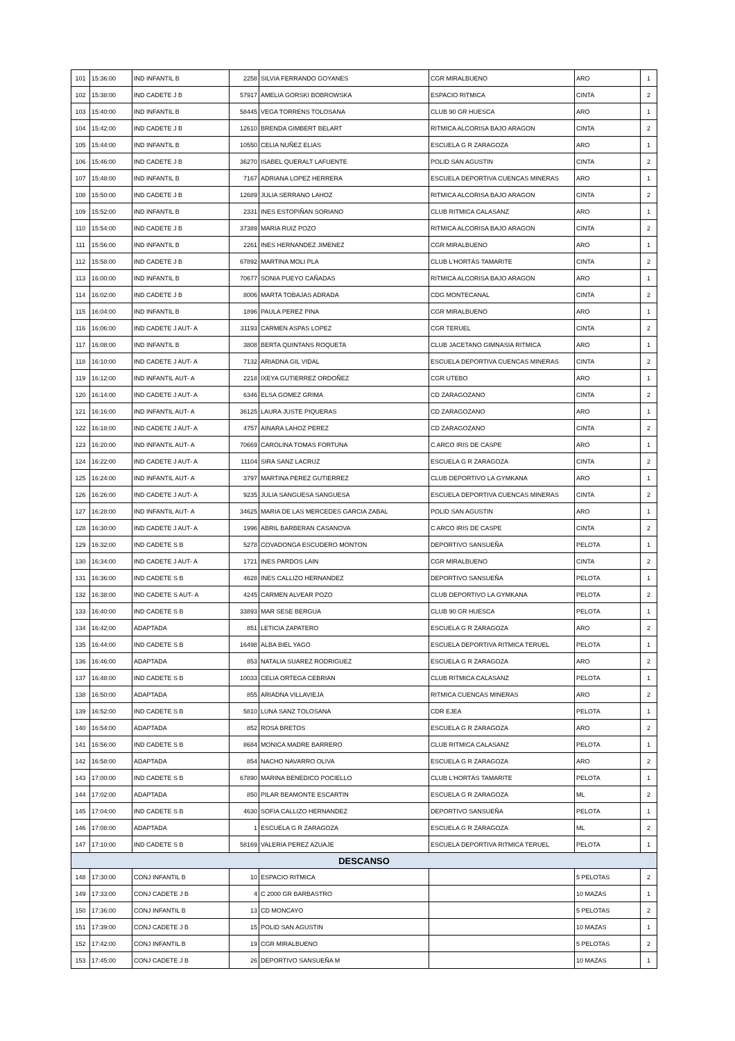| 101 | 15:36:00 | IND INFANTIL B | 2258 | SILVIA FERRANDO GOYANES | CGR MIRALBUENO | ARO | 1 |
| 102 | 15:38:00 | IND CADETE J B | 57917 | AMELIA GORSKI BOBROWSKA | ESPACIO RITMICA | CINTA | 2 |
| 103 | 15:40:00 | IND INFANTIL B | 58445 | VEGA TORRENS TOLOSANA | CLUB 90 GR HUESCA | ARO | 1 |
| 104 | 15:42:00 | IND CADETE J B | 12610 | BRENDA GIMBERT BELART | RITMICA ALCORISA BAJO ARAGON | CINTA | 2 |
| 105 | 15:44:00 | IND INFANTIL B | 10550 | CELIA NUÑEZ ELIAS | ESCUELA G R ZARAGOZA | ARO | 1 |
| 106 | 15:46:00 | IND CADETE J B | 36270 | ISABEL QUERALT LAFUENTE | POLID SAN AGUSTIN | CINTA | 2 |
| 107 | 15:48:00 | IND INFANTIL B | 7167 | ADRIANA LOPEZ HERRERA | ESCUELA DEPORTIVA CUENCAS MINERAS | ARO | 1 |
| 108 | 15:50:00 | IND CADETE J B | 12689 | JULIA SERRANO LAHOZ | RITMICA ALCORISA BAJO ARAGON | CINTA | 2 |
| 109 | 15:52:00 | IND INFANTIL B | 2331 | INES ESTOPIÑAN SORIANO | CLUB RITMICA CALASANZ | ARO | 1 |
| 110 | 15:54:00 | IND CADETE J B | 37389 | MARIA RUIZ POZO | RITMICA ALCORISA BAJO ARAGON | CINTA | 2 |
| 111 | 15:56:00 | IND INFANTIL B | 2261 | INES HERNANDEZ JIMENEZ | CGR MIRALBUENO | ARO | 1 |
| 112 | 15:58:00 | IND CADETE J B | 67892 | MARTINA MOLI PLA | CLUB L'HORTÁS TAMARITE | CINTA | 2 |
| 113 | 16:00:00 | IND INFANTIL B | 70677 | SONIA PUEYO CAÑADAS | RITMICA ALCORISA BAJO ARAGON | ARO | 1 |
| 114 | 16:02:00 | IND CADETE J B | 8006 | MARTA TOBAJAS ADRADA | CDG MONTECANAL | CINTA | 2 |
| 115 | 16:04:00 | IND INFANTIL B | 1896 | PAULA PEREZ PINA | CGR MIRALBUENO | ARO | 1 |
| 116 | 16:06:00 | IND CADETE J AUT- A | 31193 | CARMEN ASPAS LOPEZ | CGR TERUEL | CINTA | 2 |
| 117 | 16:08:00 | IND INFANTIL B | 3808 | BERTA QUINTANS ROQUETA | CLUB JACETANO GIMNASIA RITMICA | ARO | 1 |
| 118 | 16:10:00 | IND CADETE J AUT- A | 7132 | ARIADNA GIL VIDAL | ESCUELA DEPORTIVA CUENCAS MINERAS | CINTA | 2 |
| 119 | 16:12:00 | IND INFANTIL AUT- A | 2218 | IXEYA GUTIERREZ ORDOÑEZ | CGR UTEBO | ARO | 1 |
| 120 | 16:14:00 | IND CADETE J AUT- A | 6346 | ELSA GOMEZ GRIMA | CD ZARAGOZANO | CINTA | 2 |
| 121 | 16:16:00 | IND INFANTIL AUT- A | 36125 | LAURA JUSTE PIQUERAS | CD ZARAGOZANO | ARO | 1 |
| 122 | 16:18:00 | IND CADETE J AUT- A | 4757 | AINARA LAHOZ PEREZ | CD ZARAGOZANO | CINTA | 2 |
| 123 | 16:20:00 | IND INFANTIL AUT- A | 70669 | CAROLINA TOMAS FORTUNA | C ARCO IRIS DE CASPE | ARO | 1 |
| 124 | 16:22:00 | IND CADETE J AUT- A | 11104 | SIRA SANZ LACRUZ | ESCUELA G R ZARAGOZA | CINTA | 2 |
| 125 | 16:24:00 | IND INFANTIL AUT- A | 3797 | MARTINA PEREZ GUTIERREZ | CLUB DEPORTIVO LA GYMKANA | ARO | 1 |
| 126 | 16:26:00 | IND CADETE J AUT- A | 9235 | JULIA SANGUESA SANGUESA | ESCUELA DEPORTIVA CUENCAS MINERAS | CINTA | 2 |
| 127 | 16:28:00 | IND INFANTIL AUT- A | 34625 | MARIA DE LAS MERCEDES GARCIA ZABAL | POLID SAN AGUSTIN | ARO | 1 |
| 128 | 16:30:00 | IND CADETE J AUT- A | 1996 | ABRIL BARBERAN CASANOVA | C ARCO IRIS DE CASPE | CINTA | 2 |
| 129 | 16:32:00 | IND CADETE S B | 5278 | COVADONGA ESCUDERO MONTON | DEPORTIVO SANSUEÑA | PELOTA | 1 |
| 130 | 16:34:00 | IND CADETE J AUT- A | 1721 | INES PARDOS LAIN | CGR MIRALBUENO | CINTA | 2 |
| 131 | 16:36:00 | IND CADETE S B | 4628 | INES CALLIZO HERNANDEZ | DEPORTIVO SANSUEÑA | PELOTA | 1 |
| 132 | 16:38:00 | IND CADETE S AUT- A | 4245 | CARMEN ALVEAR POZO | CLUB DEPORTIVO LA GYMKANA | PELOTA | 2 |
| 133 | 16:40:00 | IND CADETE S B | 33893 | MAR SESE BERGUA | CLUB 90 GR HUESCA | PELOTA | 1 |
| 134 | 16:42:00 | ADAPTADA | 851 | LETICIA ZAPATERO | ESCUELA G R ZARAGOZA | ARO | 2 |
| 135 | 16:44:00 | IND CADETE S B | 16498 | ALBA BIEL YAGO | ESCUELA DEPORTIVA RITMICA TERUEL | PELOTA | 1 |
| 136 | 16:46:00 | ADAPTADA | 853 | NATALIA SUAREZ RODRIGUEZ | ESCUELA G R ZARAGOZA | ARO | 2 |
| 137 | 16:48:00 | IND CADETE S B | 10033 | CELIA ORTEGA CEBRIAN | CLUB RITMICA CALASANZ | PELOTA | 1 |
| 138 | 16:50:00 | ADAPTADA | 855 | ARIADNA VILLAVIEJA | RITMICA CUENCAS MINERAS | ARO | 2 |
| 139 | 16:52:00 | IND CADETE S B | 5810 | LUNA SANZ TOLOSANA | CDR EJEA | PELOTA | 1 |
| 140 | 16:54:00 | ADAPTADA | 852 | ROSA BRETOS | ESCUELA G R ZARAGOZA | ARO | 2 |
| 141 | 16:56:00 | IND CADETE S B | 8684 | MONICA MADRE BARRERO | CLUB RITMICA CALASANZ | PELOTA | 1 |
| 142 | 16:58:00 | ADAPTADA | 854 | NACHO NAVARRO OLIVA | ESCUELA G R ZARAGOZA | ARO | 2 |
| 143 | 17:00:00 | IND CADETE S B | 67890 | MARINA BENEDICO POCIELLO | CLUB L'HORTÁS TAMARITE | PELOTA | 1 |
| 144 | 17:02:00 | ADAPTADA | 850 | PILAR BEAMONTE ESCARTIN | ESCUELA G R ZARAGOZA | ML | 2 |
| 145 | 17:04:00 | IND CADETE S B | 4630 | SOFIA CALLIZO HERNANDEZ | DEPORTIVO SANSUEÑA | PELOTA | 1 |
| 146 | 17:08:00 | ADAPTADA | 1 | ESCUELA G R ZARAGOZA | ESCUELA G R ZARAGOZA | ML | 2 |
| 147 | 17:10:00 | IND CADETE S B | 58169 | VALERIA PEREZ AZUAJE | ESCUELA DEPORTIVA RITMICA TERUEL | PELOTA | 1 |
| DESCANSO | | | | | | | |
| 148 | 17:30:00 | CONJ INFANTIL B | 10 | ESPACIO RITMICA | | 5 PELOTAS | 2 |
| 149 | 17:33:00 | CONJ CADETE J B | 4 | C 2000 GR BARBASTRO | | 10 MAZAS | 1 |
| 150 | 17:36:00 | CONJ INFANTIL B | 13 | CD MONCAYO | | 5 PELOTAS | 2 |
| 151 | 17:39:00 | CONJ CADETE J B | 15 | POLID SAN AGUSTIN | | 10 MAZAS | 1 |
| 152 | 17:42:00 | CONJ INFANTIL B | 19 | CGR MIRALBUENO | | 5 PELOTAS | 2 |
| 153 | 17:45:00 | CONJ CADETE J B | 26 | DEPORTIVO SANSUEÑA M | | 10 MAZAS | 1 |